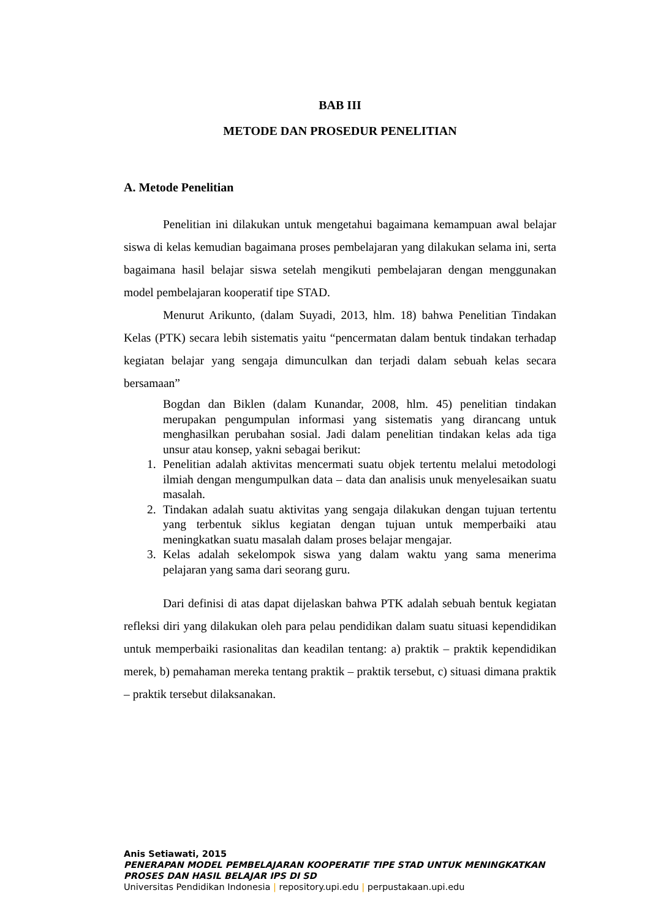BAB III
METODE DAN PROSEDUR PENELITIAN
A. Metode Penelitian
Penelitian ini dilakukan untuk mengetahui bagaimana kemampuan awal belajar siswa di kelas kemudian bagaimana proses pembelajaran yang dilakukan selama ini, serta bagaimana hasil belajar siswa setelah mengikuti pembelajaran dengan menggunakan model pembelajaran kooperatif tipe STAD.
Menurut Arikunto, (dalam Suyadi, 2013, hlm. 18) bahwa Penelitian Tindakan Kelas (PTK) secara lebih sistematis yaitu “pencermatan dalam bentuk tindakan terhadap kegiatan belajar yang sengaja dimunculkan dan terjadi dalam sebuah kelas secara bersamaan”
Bogdan dan Biklen (dalam Kunandar, 2008, hlm. 45) penelitian tindakan merupakan pengumpulan informasi yang sistematis yang dirancang untuk menghasilkan perubahan sosial. Jadi dalam penelitian tindakan kelas ada tiga unsur atau konsep, yakni sebagai berikut:
1. Penelitian adalah aktivitas mencermati suatu objek tertentu melalui metodologi ilmiah dengan mengumpulkan data – data dan analisis unuk menyelesaikan suatu masalah.
2. Tindakan adalah suatu aktivitas yang sengaja dilakukan dengan tujuan tertentu yang terbentuk siklus kegiatan dengan tujuan untuk memperbaiki atau meningkatkan suatu masalah dalam proses belajar mengajar.
3. Kelas adalah sekelompok siswa yang dalam waktu yang sama menerima pelajaran yang sama dari seorang guru.
Dari definisi di atas dapat dijelaskan bahwa PTK adalah sebuah bentuk kegiatan refleksi diri yang dilakukan oleh para pelau pendidikan dalam suatu situasi kependidikan untuk memperbaiki rasionalitas dan keadilan tentang: a) praktik – praktik kependidikan merek, b) pemahaman mereka tentang praktik – praktik tersebut, c) situasi dimana praktik – praktik tersebut dilaksanakan.
Anis Setiawati, 2015
PENERAPAN MODEL PEMBELAJARAN KOOPERATIF TIPE STAD UNTUK MENINGKATKAN PROSES DAN HASIL BELAJAR IPS DI SD
Universitas Pendidikan Indonesia | repository.upi.edu | perpustakaan.upi.edu